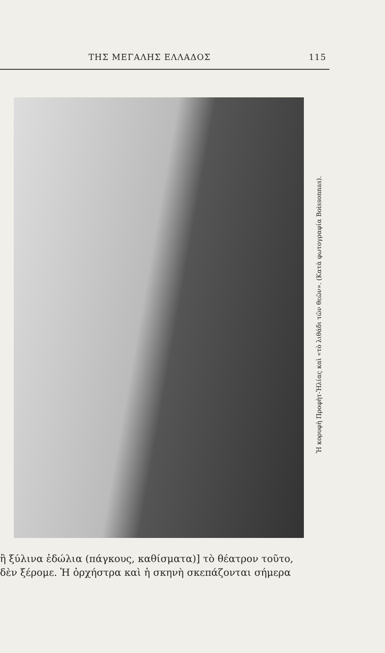ΤΗΣ ΜΕΓΑΛΗΣ ΕΛΛΑΔΟΣ 115
Ἡ κορυφὴ Προφὴτ-Ἠλίας καὶ «τὸ λιθάδι τῶν θεῶν». (Κατὰ φωτογραφία Boissonnas).
ἢ ξύλινα ἑδώλια (πάγκους, καθίσματα)] τὸ θέατρον τοῦτο,
δὲν ξέρομε. Ἡ ὀρχήστρα καὶ ἡ σκηνὴ σκεπάζονται σήμερα